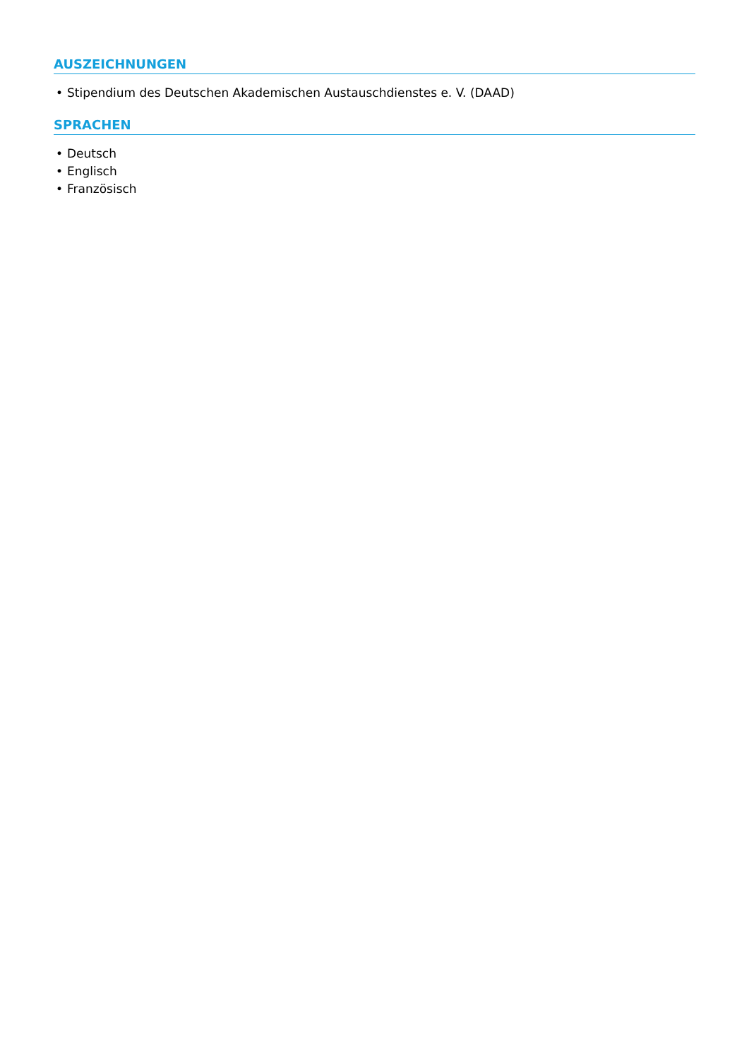AUSZEICHNUNGEN
• Stipendium des Deutschen Akademischen Austauschdienstes e. V. (DAAD)
SPRACHEN
• Deutsch
• Englisch
• Französisch